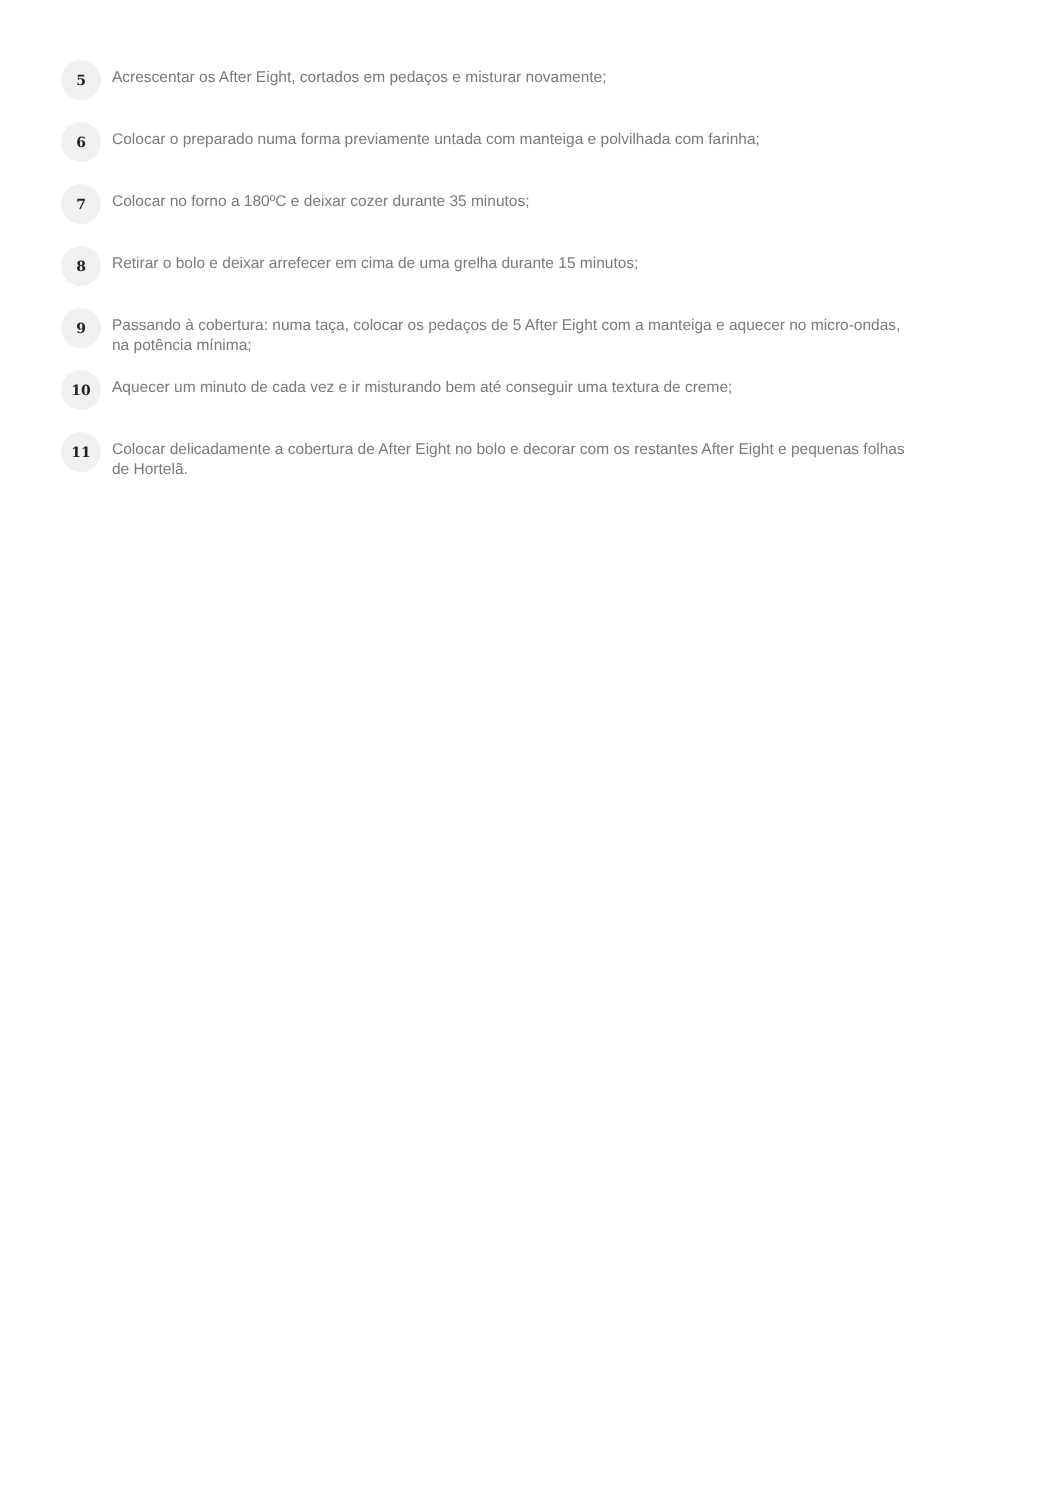5
Acrescentar os After Eight, cortados em pedaços e misturar novamente;
6
Colocar o preparado numa forma previamente untada com manteiga e polvilhada com farinha;
7
Colocar no forno a 180ºC e deixar cozer durante 35 minutos;
8
Retirar o bolo e deixar arrefecer em cima de uma grelha durante 15 minutos;
9
Passando à cobertura: numa taça, colocar os pedaços de 5 After Eight com a manteiga e aquecer no micro-ondas, na potência mínima;
10
Aquecer um minuto de cada vez e ir misturando bem até conseguir uma textura de creme;
11
Colocar delicadamente a cobertura de After Eight no bolo e decorar com os restantes After Eight e pequenas folhas de Hortelã.